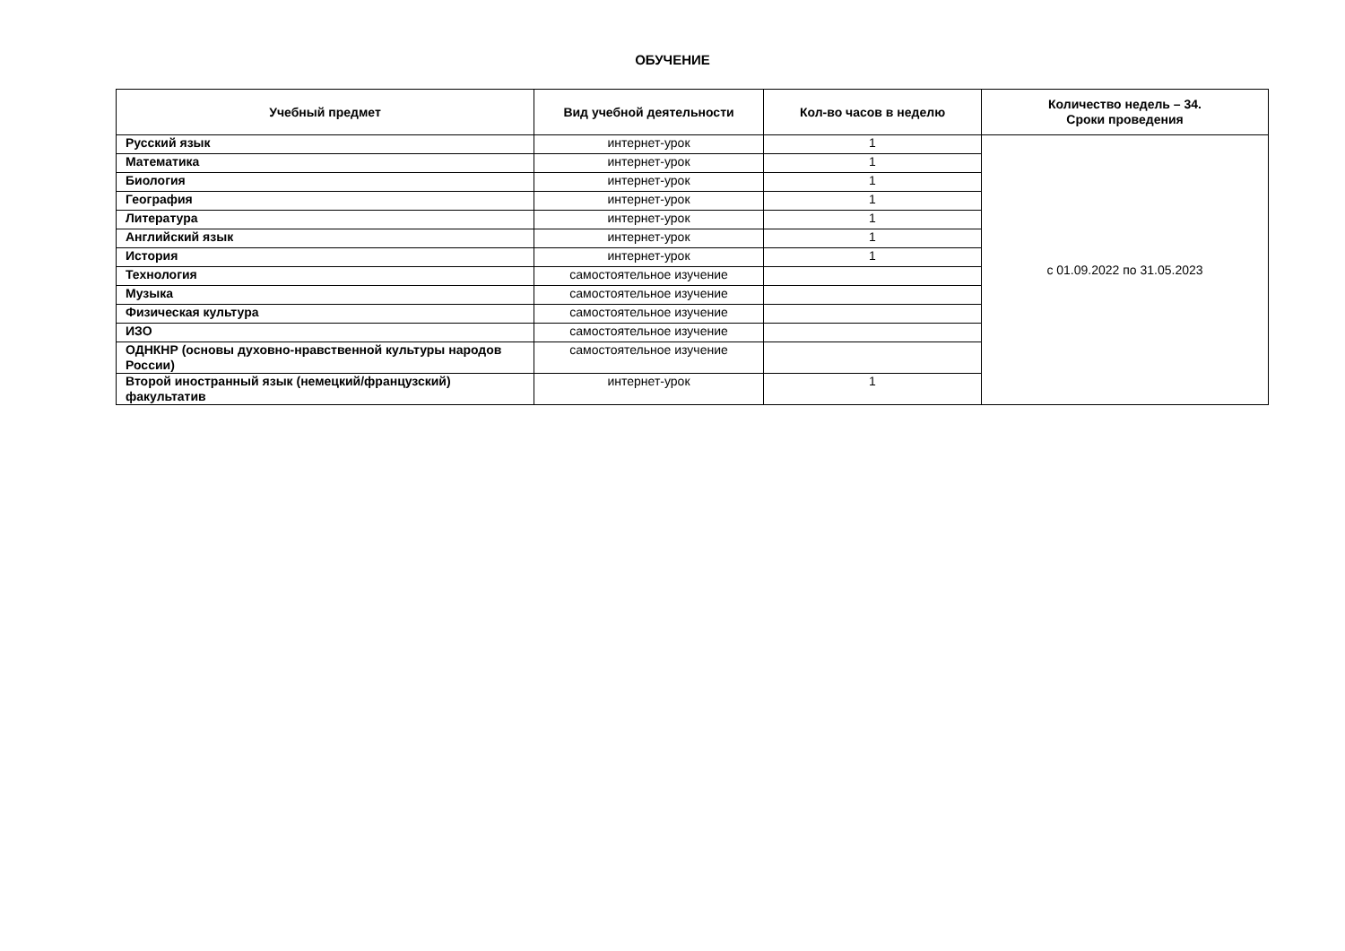ОБУЧЕНИЕ
| Учебный предмет | Вид учебной деятельности | Кол-во часов в неделю | Количество недель – 34. Сроки проведения |
| --- | --- | --- | --- |
| Русский язык | интернет-урок | 1 | с 01.09.2022 по 31.05.2023 |
| Математика | интернет-урок | 1 | |
| Биология | интернет-урок | 1 | |
| География | интернет-урок | 1 | |
| Литература | интернет-урок | 1 | |
| Английский язык | интернет-урок | 1 | |
| История | интернет-урок | 1 | |
| Технология | самостоятельное изучение | | |
| Музыка | самостоятельное изучение | | |
| Физическая культура | самостоятельное изучение | | |
| ИЗО | самостоятельное изучение | | |
| ОДНКНР (основы духовно-нравственной культуры народов России) | самостоятельное изучение | | |
| Второй иностранный язык (немецкий/французский) факультатив | интернет-урок | 1 | |